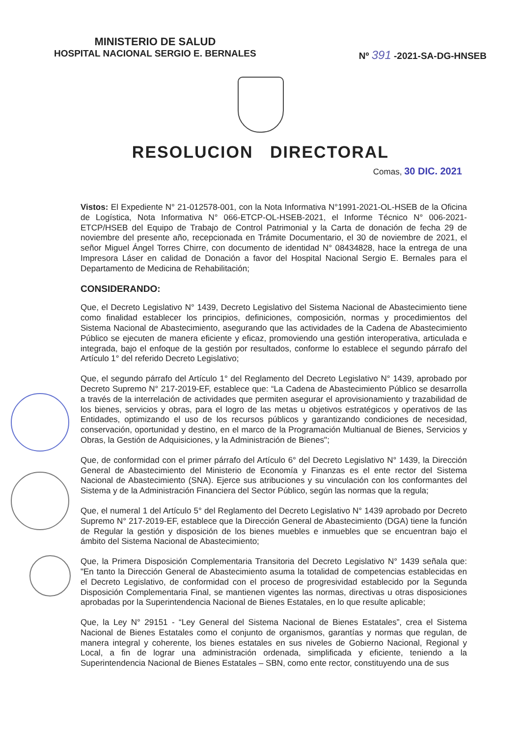MINISTERIO DE SALUD
HOSPITAL NACIONAL SERGIO E. BERNALES
Nº 391 -2021-SA-DG-HNSEB
RESOLUCION DIRECTORAL
Comas, 30 DIC. 2021
Vistos: El Expediente N° 21-012578-001, con la Nota Informativa N°1991-2021-OL-HSEB de la Oficina de Logística, Nota Informativa N° 066-ETCP-OL-HSEB-2021, el Informe Técnico N° 006-2021-ETCP/HSEB del Equipo de Trabajo de Control Patrimonial y la Carta de donación de fecha 29 de noviembre del presente año, recepcionada en Trámite Documentario, el 30 de noviembre de 2021, el señor Miguel Ángel Torres Chirre, con documento de identidad N° 08434828, hace la entrega de una Impresora Láser en calidad de Donación a favor del Hospital Nacional Sergio E. Bernales para el Departamento de Medicina de Rehabilitación;
CONSIDERANDO:
Que, el Decreto Legislativo N° 1439, Decreto Legislativo del Sistema Nacional de Abastecimiento tiene como finalidad establecer los principios, definiciones, composición, normas y procedimientos del Sistema Nacional de Abastecimiento, asegurando que las actividades de la Cadena de Abastecimiento Público se ejecuten de manera eficiente y eficaz, promoviendo una gestión interoperativa, articulada e integrada, bajo el enfoque de la gestión por resultados, conforme lo establece el segundo párrafo del Artículo 1° del referido Decreto Legislativo;
Que, el segundo párrafo del Artículo 1° del Reglamento del Decreto Legislativo N° 1439, aprobado por Decreto Supremo N° 217-2019-EF, establece que: “La Cadena de Abastecimiento Público se desarrolla a través de la interrelación de actividades que permiten asegurar el aprovisionamiento y trazabilidad de los bienes, servicios y obras, para el logro de las metas u objetivos estratégicos y operativos de las Entidades, optimizando el uso de los recursos públicos y garantizando condiciones de necesidad, conservación, oportunidad y destino, en el marco de la Programación Multianual de Bienes, Servicios y Obras, la Gestión de Adquisiciones, y la Administración de Bienes";
Que, de conformidad con el primer párrafo del Artículo 6° del Decreto Legislativo N° 1439, la Dirección General de Abastecimiento del Ministerio de Economía y Finanzas es el ente rector del Sistema Nacional de Abastecimiento (SNA). Ejerce sus atribuciones y su vinculación con los conformantes del Sistema y de la Administración Financiera del Sector Público, según las normas que la regula;
Que, el numeral 1 del Artículo 5° del Reglamento del Decreto Legislativo N° 1439 aprobado por Decreto Supremo N° 217-2019-EF, establece que la Dirección General de Abastecimiento (DGA) tiene la función de Regular la gestión y disposición de los bienes muebles e inmuebles que se encuentran bajo el ámbito del Sistema Nacional de Abastecimiento;
Que, la Primera Disposición Complementaria Transitoria del Decreto Legislativo N° 1439 señala que: "En tanto la Dirección General de Abastecimiento asuma la totalidad de competencias establecidas en el Decreto Legislativo, de conformidad con el proceso de progresividad establecido por la Segunda Disposición Complementaria Final, se mantienen vigentes las normas, directivas u otras disposiciones aprobadas por la Superintendencia Nacional de Bienes Estatales, en lo que resulte aplicable;
Que, la Ley N° 29151 - “Ley General del Sistema Nacional de Bienes Estatales”, crea el Sistema Nacional de Bienes Estatales como el conjunto de organismos, garantías y normas que regulan, de manera integral y coherente, los bienes estatales en sus niveles de Gobierno Nacional, Regional y Local, a fin de lograr una administración ordenada, simplificada y eficiente, teniendo a la Superintendencia Nacional de Bienes Estatales – SBN, como ente rector, constituyendo una de sus